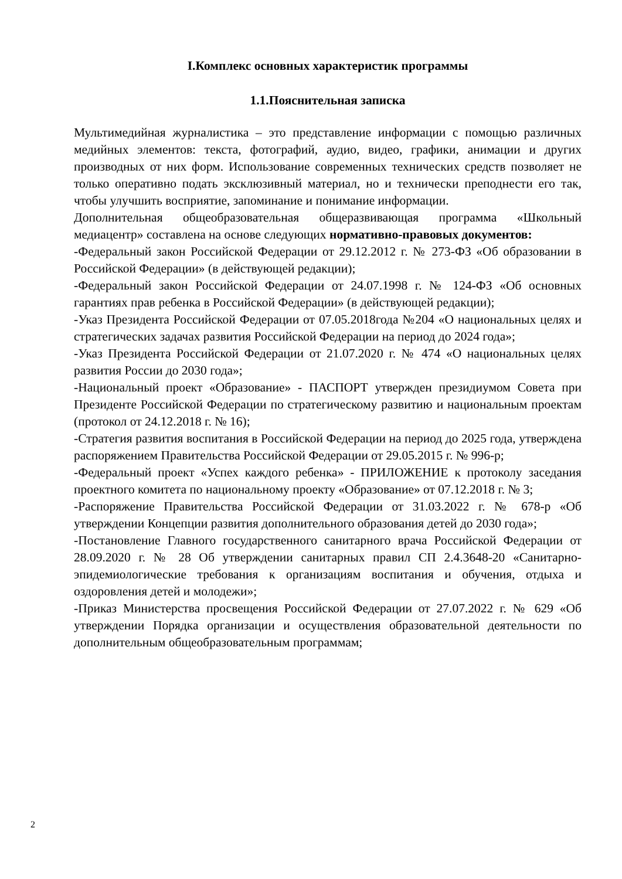I.Комплекс основных характеристик программы
1.1.Пояснительная записка
Мультимедийная журналистика – это представление информации с помощью различных медийных элементов: текста, фотографий, аудио, видео, графики, анимации и других производных от них форм. Использование современных технических средств позволяет не только оперативно подать эксклюзивный материал, но и технически преподнести его так, чтобы улучшить восприятие, запоминание и понимание информации.
Дополнительная общеобразовательная общеразвивающая программа «Школьный медиацентр» составлена на основе следующих нормативно-правовых документов:
-Федеральный закон Российской Федерации от 29.12.2012 г. № 273-ФЗ «Об образовании в Российской Федерации» (в действующей редакции);
-Федеральный закон Российской Федерации от 24.07.1998 г. № 124-ФЗ «Об основных гарантиях прав ребенка в Российской Федерации» (в действующей редакции);
-Указ Президента Российской Федерации от 07.05.2018года №204 «О национальных целях и стратегических задачах развития Российской Федерации на период до 2024 года»;
-Указ Президента Российской Федерации от 21.07.2020 г. № 474 «О национальных целях развития России до 2030 года»;
-Национальный проект «Образование» - ПАСПОРТ утвержден президиумом Совета при Президенте Российской Федерации по стратегическому развитию и национальным проектам (протокол от 24.12.2018 г. № 16);
-Стратегия развития воспитания в Российской Федерации на период до 2025 года, утверждена распоряжением Правительства Российской Федерации от 29.05.2015 г. № 996-р;
-Федеральный проект «Успех каждого ребенка» - ПРИЛОЖЕНИЕ к протоколу заседания проектного комитета по национальному проекту «Образование» от 07.12.2018 г. № 3;
-Распоряжение Правительства Российской Федерации от 31.03.2022 г. № 678-р «Об утверждении Концепции развития дополнительного образования детей до 2030 года»;
-Постановление Главного государственного санитарного врача Российской Федерации от 28.09.2020 г. № 28 Об утверждении санитарных правил СП 2.4.3648-20 «Санитарно-эпидемиологические требования к организациям воспитания и обучения, отдыха и оздоровления детей и молодежи»;
-Приказ Министерства просвещения Российской Федерации от 27.07.2022 г. № 629 «Об утверждении Порядка организации и осуществления образовательной деятельности по дополнительным общеобразовательным программам;
2